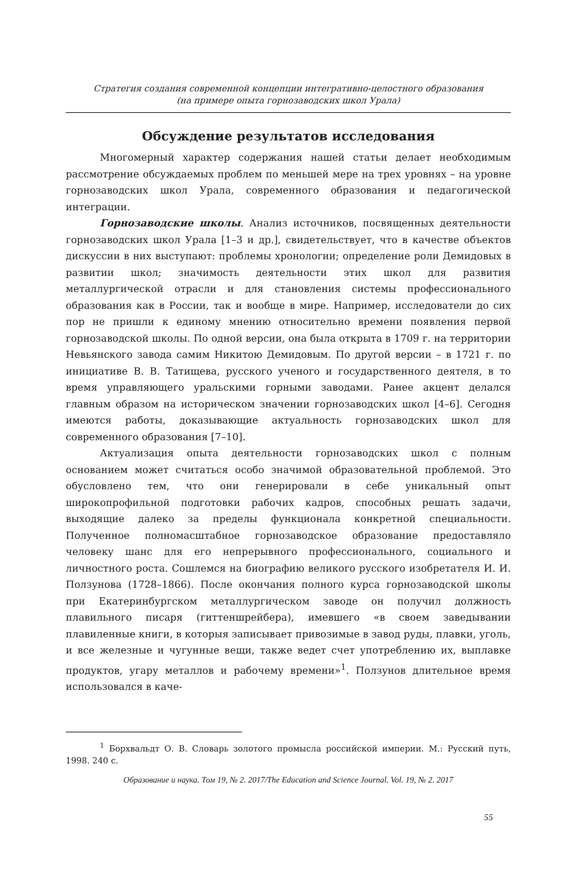Стратегия создания современной концепции интегративно-целостного образования
(на примере опыта горнозаводских школ Урала)
Обсуждение результатов исследования
Многомерный характер содержания нашей статьи делает необходимым рассмотрение обсуждаемых проблем по меньшей мере на трех уровнях – на уровне горнозаводских школ Урала, современного образования и педагогической интеграции.
Горнозаводские школы. Анализ источников, посвященных деятельности горнозаводских школ Урала [1–3 и др.], свидетельствует, что в качестве объектов дискуссии в них выступают: проблемы хронологии; определение роли Демидовых в развитии школ; значимость деятельности этих школ для развития металлургической отрасли и для становления системы профессионального образования как в России, так и вообще в мире. Например, исследователи до сих пор не пришли к единому мнению относительно времени появления первой горнозаводской школы. По одной версии, она была открыта в 1709 г. на территории Невьянского завода самим Никитою Демидовым. По другой версии – в 1721 г. по инициативе В. В. Татищева, русского ученого и государственного деятеля, в то время управляющего уральскими горными заводами. Ранее акцент делался главным образом на историческом значении горнозаводских школ [4–6]. Сегодня имеются работы, доказывающие актуальность горнозаводских школ для современного образования [7–10].
Актуализация опыта деятельности горнозаводских школ с полным основанием может считаться особо значимой образовательной проблемой. Это обусловлено тем, что они генерировали в себе уникальный опыт широкопрофильной подготовки рабочих кадров, способных решать задачи, выходящие далеко за пределы функционала конкретной специальности. Полученное полномасштабное горнозаводское образование предоставляло человеку шанс для его непрерывного профессионального, социального и личностного роста. Сошлемся на биографию великого русского изобретателя И. И. Ползунова (1728–1866). После окончания полного курса горнозаводской школы при Екатеринбургском металлургическом заводе он получил должность плавильного писаря (гиттеншрейбера), имевшего «в своем заведывании плавиленные книги, в которыя записывает привозимые в завод руды, плавки, уголь, и все железные и чугунные вещи, также ведет счет употреблению их, выплавке продуктов, угару металлов и рабочему времени»<sup>1</sup>. Ползунов длительное время использовался в каче-
<sup>1</sup> Борхвальдт О. В. Словарь золотого промысла российской империи. М.: Русский путь, 1998. 240 с.
Образование и наука. Том 19, № 2. 2017/The Education and Science Journal. Vol. 19, № 2. 2017
55